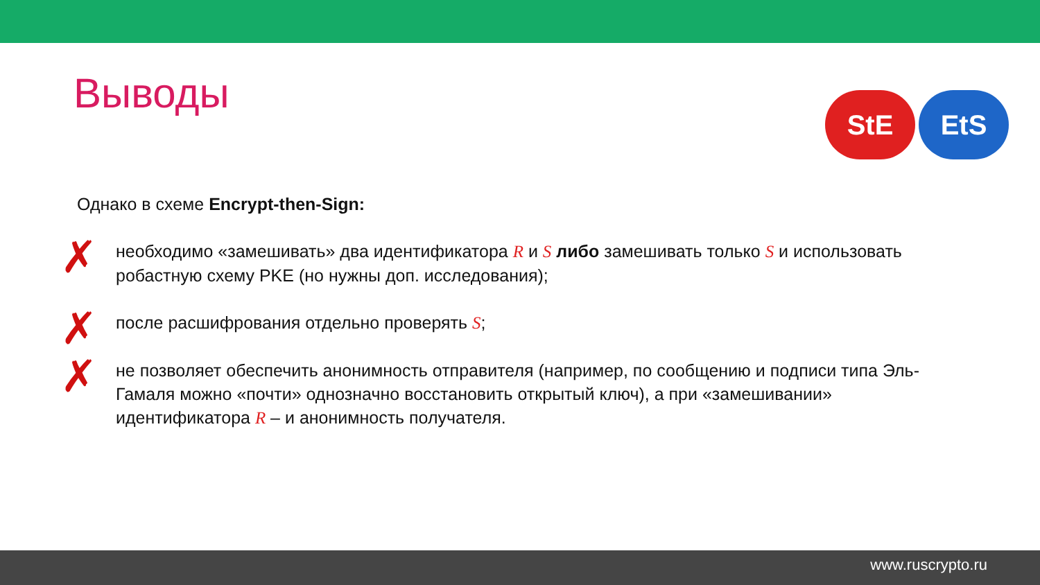Выводы
StE EtS
Однако в схеме Encrypt-then-Sign:
✗ необходимо «замешивать» два идентификатора R и S либо замешивать только S и использовать робастную схему PKE (но нужны доп. исследования);
✗ после расшифрования отдельно проверять S;
✗ не позволяет обеспечить анонимность отправителя (например, по сообщению и подписи типа Эль-Гамаля можно «почти» однозначно восстановить открытый ключ), а при «замешивании» идентификатора R – и анонимность получателя.
www.ruscrypto.ru